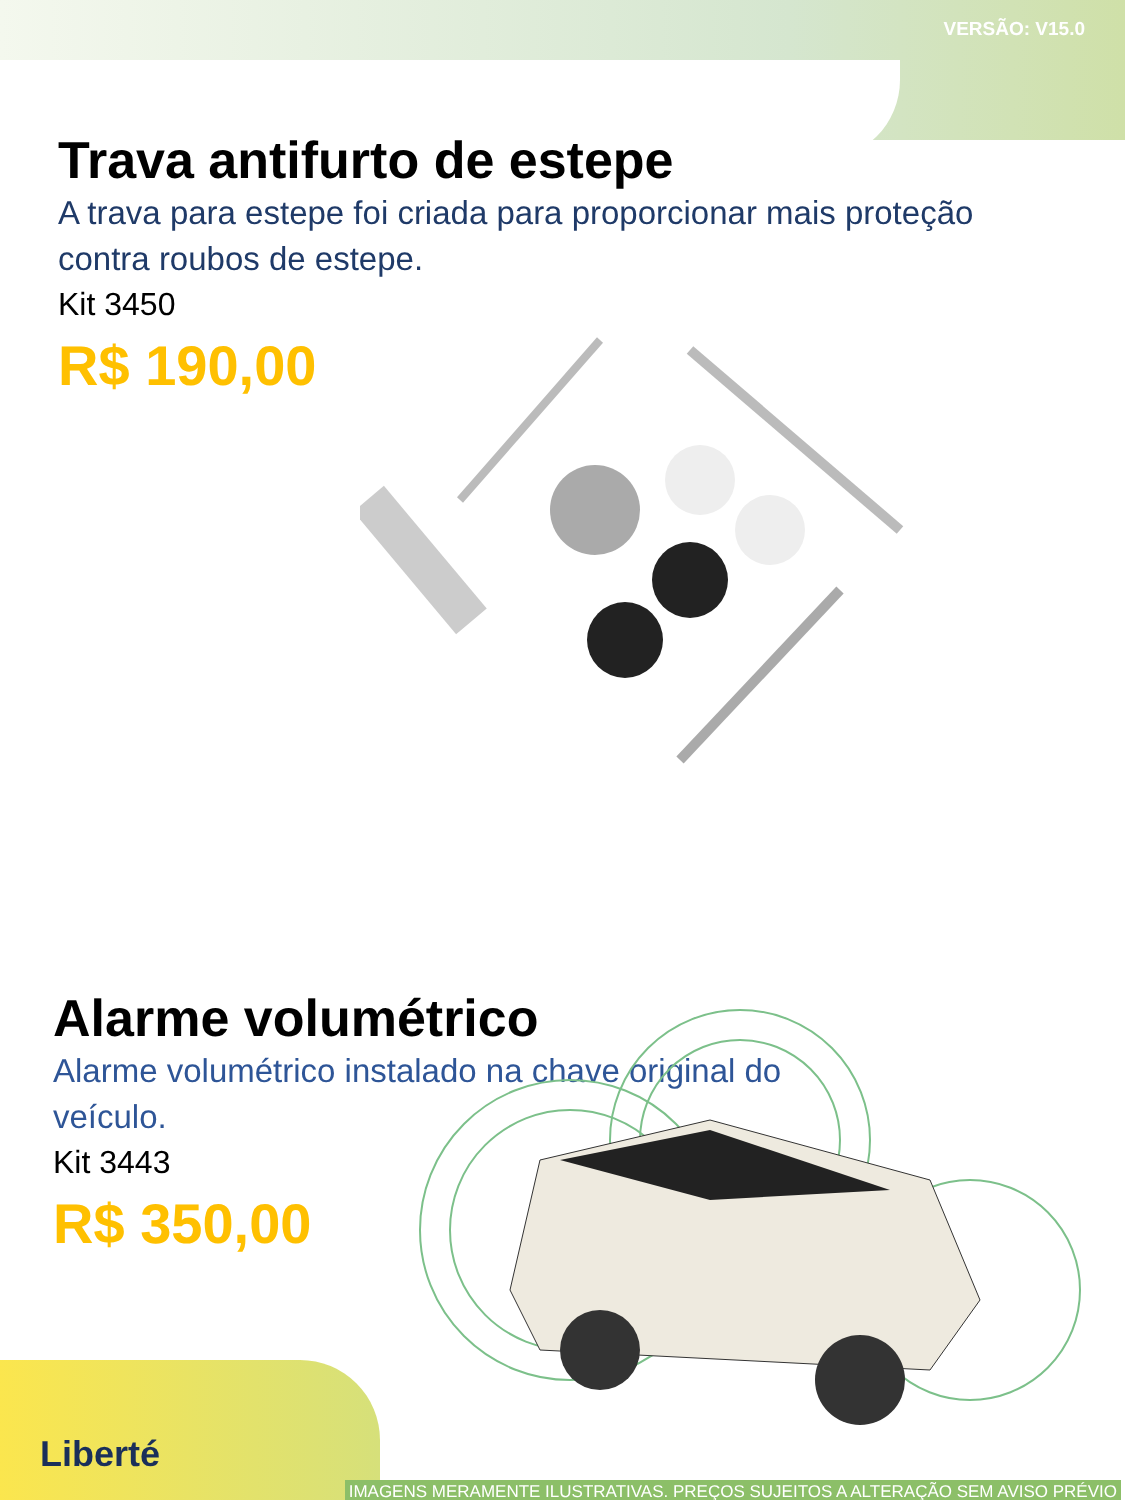VERSÃO: V15.0
Trava antifurto de estepe
A trava para estepe foi criada para proporcionar mais proteção
contra roubos de estepe.
Kit 3450
R$ 190,00
Alarme volumétrico
Alarme volumétrico instalado na chave original do
veículo.
Kit 3443
R$ 350,00
Liberté
IMAGENS MERAMENTE ILUSTRATIVAS. PREÇOS SUJEITOS A ALTERAÇÃO SEM AVISO PRÉVIO